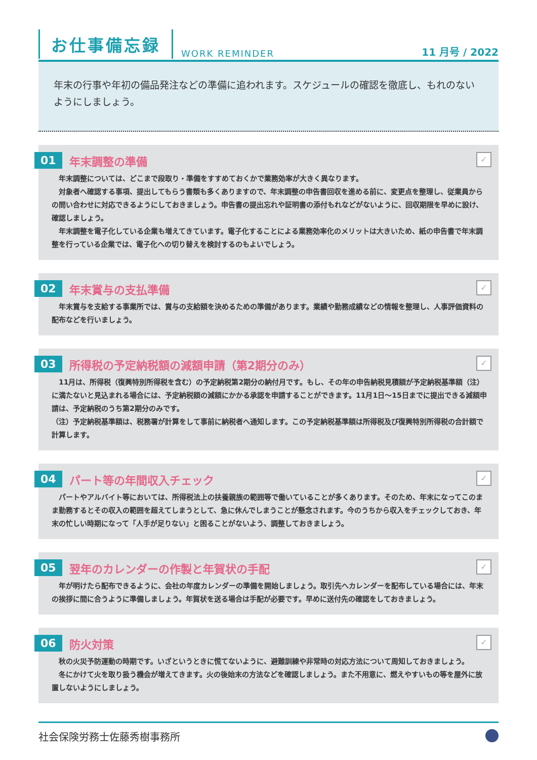お仕事備忘録 WORK REMINDER 11 月号 / 2022
年末の行事や年初の備品発注などの準備に追われます。スケジュールの確認を徹底し、もれのないようにしましょう。
✓
01 年末調整の準備
　年末調整については、どこまで段取り・準備をすすめておくかで業務効率が大きく異なります。
　対象者へ確認する事項、提出してもらう書類も多くありますので、年末調整の申告書回収を進める前に、変更点を整理し、従業員からの問い合わせに対応できるようにしておきましょう。申告書の提出忘れや証明書の添付もれなどがないように、回収期限を早めに設け、確認しましょう。
　年末調整を電子化している企業も増えてきています。電子化することによる業務効率化のメリットは大きいため、紙の申告書で年末調整を行っている企業では、電子化への切り替えを検討するのもよいでしょう。
✓
02 年末賞与の支払準備
　年末賞与を支給する事業所では、賞与の支給額を決めるための準備があります。業績や勤務成績などの情報を整理し、人事評価資料の配布などを行いましょう。
✓
03 所得税の予定納税額の減額申請（第2期分のみ）
　11月は、所得税（復興特別所得税を含む）の予定納税第2期分の納付月です。もし、その年の申告納税見積額が予定納税基準額（注）に満たないと見込まれる場合には、予定納税額の減額にかかる承認を申請することができます。11月1日～15日までに提出できる減額申請は、予定納税のうち第2期分のみです。
（注）予定納税基準額は、税務署が計算をして事前に納税者へ通知します。この予定納税基準額は所得税及び復興特別所得税の合計額で計算します。
✓
04 パート等の年間収入チェック
　パートやアルバイト等においては、所得税法上の扶養親族の範囲等で働いていることが多くあります。そのため、年末になってこのまま勤務するとその収入の範囲を超えてしまうとして、急に休んでしまうことが懸念されます。今のうちから収入をチェックしておき、年末の忙しい時期になって「人手が足りない」と困ることがないよう、調整しておきましょう。
✓
05 翌年のカレンダーの作製と年賀状の手配
　年が明けたら配布できるように、会社の年度カレンダーの準備を開始しましょう。取引先へカレンダーを配布している場合には、年末の挨拶に間に合うように準備しましょう。年賀状を送る場合は手配が必要です。早めに送付先の確認をしておきましょう。
✓
06 防火対策
　秋の火災予防運動の時期です。いざというときに慌てないように、避難訓練や非常時の対応方法について周知しておきましょう。
　冬にかけて火を取り扱う機会が増えてきます。火の後始末の方法などを確認しましょう。また不用意に、燃えやすいもの等を屋外に放置しないようにしましょう。
社会保険労務士佐藤秀樹事務所